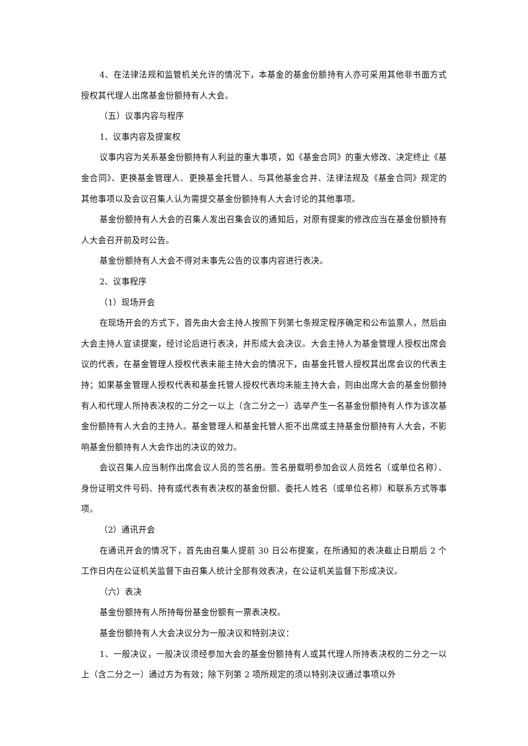4、在法律法规和监管机关允许的情况下，本基金的基金份额持有人亦可采用其他非书面方式授权其代理人出席基金份额持有人大会。
（五）议事内容与程序
1、议事内容及提案权
议事内容为关系基金份额持有人利益的重大事项，如《基金合同》的重大修改、决定终止《基金合同》、更换基金管理人、更换基金托管人、与其他基金合并、法律法规及《基金合同》规定的其他事项以及会议召集人认为需提交基金份额持有人大会讨论的其他事项。
基金份额持有人大会的召集人发出召集会议的通知后，对原有提案的修改应当在基金份额持有人大会召开前及时公告。
基金份额持有人大会不得对未事先公告的议事内容进行表决。
2、议事程序
（1）现场开会
在现场开会的方式下，首先由大会主持人按照下列第七条规定程序确定和公布监票人，然后由大会主持人宣读提案，经讨论后进行表决，并形成大会决议。大会主持人为基金管理人授权出席会议的代表，在基金管理人授权代表未能主持大会的情况下，由基金托管人授权其出席会议的代表主持；如果基金管理人授权代表和基金托管人授权代表均未能主持大会，则由出席大会的基金份额持有人和代理人所持表决权的二分之一以上（含二分之一）选举产生一名基金份额持有人作为该次基金份额持有人大会的主持人。基金管理人和基金托管人拒不出席或主持基金份额持有人大会，不影响基金份额持有人大会作出的决议的效力。
会议召集人应当制作出席会议人员的签名册。签名册载明参加会议人员姓名（或单位名称）、身份证明文件号码、持有或代表有表决权的基金份额、委托人姓名（或单位名称）和联系方式等事项。
（2）通讯开会
在通讯开会的情况下，首先由召集人提前 30 日公布提案，在所通知的表决截止日期后 2 个工作日内在公证机关监督下由召集人统计全部有效表决，在公证机关监督下形成决议。
（六）表决
基金份额持有人所持每份基金份额有一票表决权。
基金份额持有人大会决议分为一般决议和特别决议：
1、一般决议，一般决议须经参加大会的基金份额持有人或其代理人所持表决权的二分之一以上（含二分之一）通过方为有效；除下列第 2 项所规定的须以特别决议通过事项以外